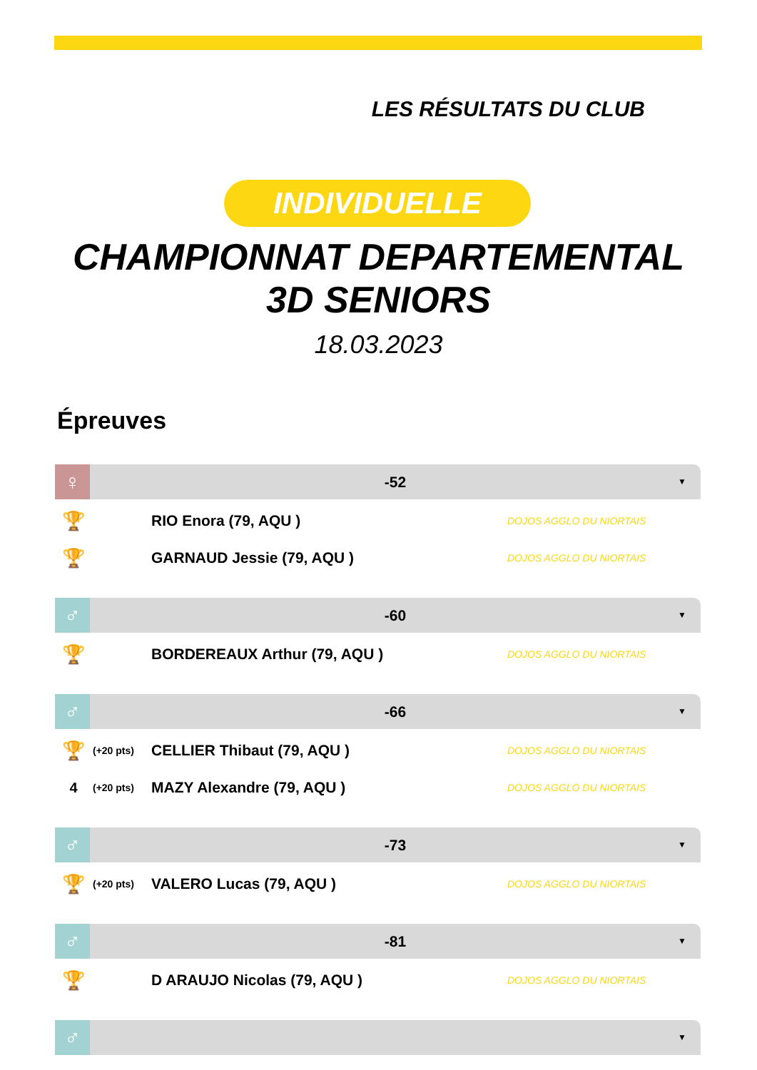LES RÉSULTATS DU CLUB
INDIVIDUELLE
CHAMPIONNAT DEPARTEMENTAL
3D SENIORS
18.03.2023
Épreuves
♀
-52 ▼
| 🏆 | | RIO Enora (79, AQU ) | DOJOS AGGLO DU NIORTAIS |
| 🏆 | | GARNAUD Jessie (79, AQU ) | DOJOS AGGLO DU NIORTAIS |
♂
-60 ▼
| 🏆 | | BORDEREAUX Arthur (79, AQU ) | DOJOS AGGLO DU NIORTAIS |
♂
-66 ▼
| 🏆 | (+20 pts) | CELLIER Thibaut (79, AQU ) | DOJOS AGGLO DU NIORTAIS |
| 4 | (+20 pts) | MAZY Alexandre (79, AQU ) | DOJOS AGGLO DU NIORTAIS |
♂
-73 ▼
| 🏆 | (+20 pts) | VALERO Lucas (79, AQU ) | DOJOS AGGLO DU NIORTAIS |
♂
-81 ▼
| 🏆 | | D ARAUJO Nicolas (79, AQU ) | DOJOS AGGLO DU NIORTAIS |
♂
▼